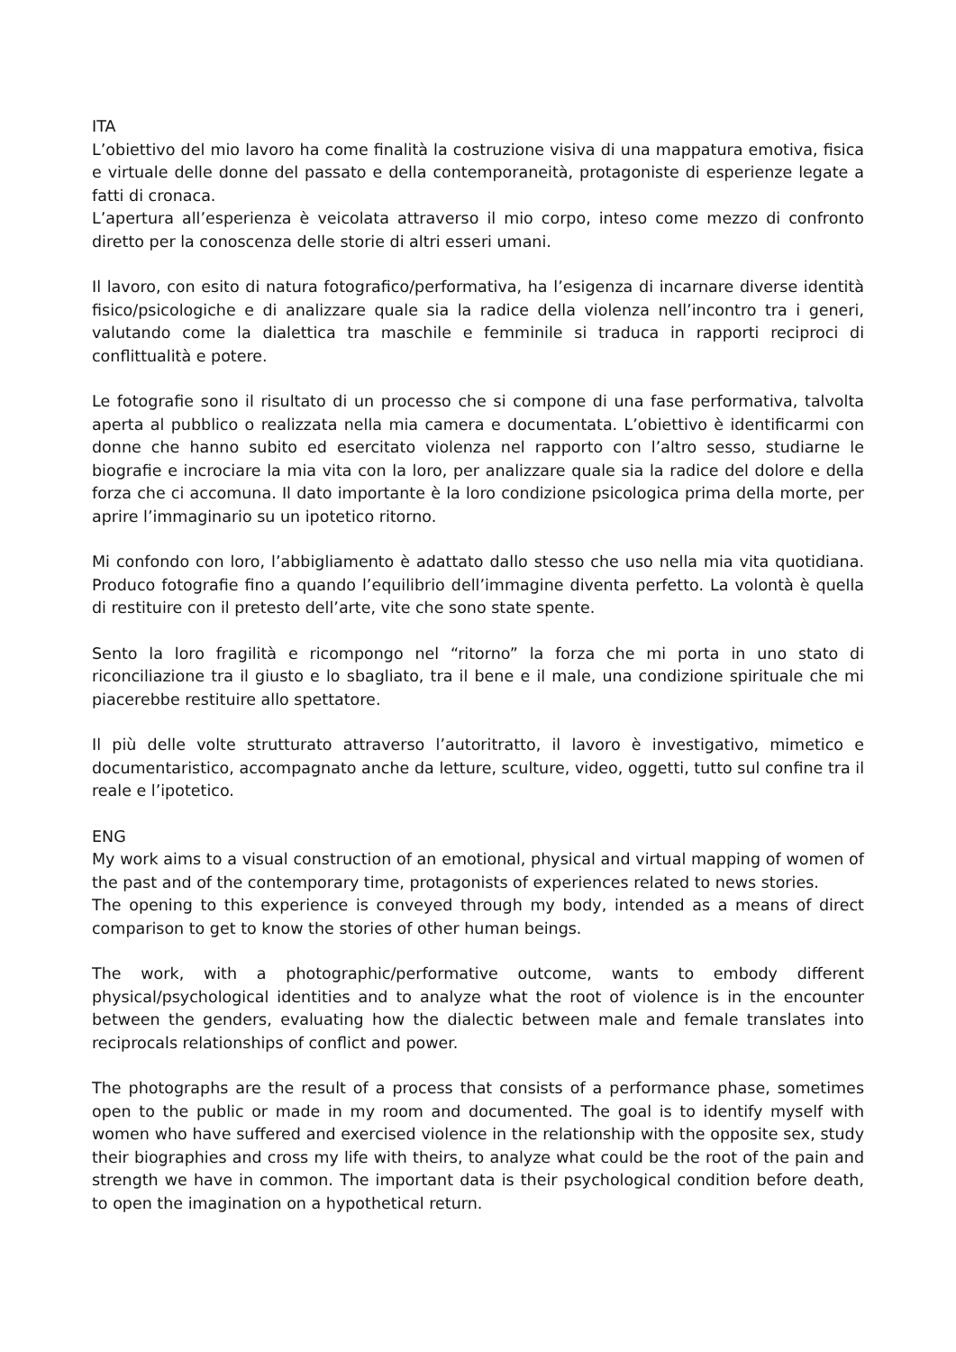ITA
L’obiettivo del mio lavoro ha come finalità la costruzione visiva di una mappatura emotiva, fisica e virtuale delle donne del passato e della contemporaneità, protagoniste di esperienze legate a fatti di cronaca.
L’apertura all’esperienza è veicolata attraverso il mio corpo, inteso come mezzo di confronto diretto per la conoscenza delle storie di altri esseri umani.
Il lavoro, con esito di natura fotografico/performativa, ha l’esigenza di incarnare diverse identità fisico/psicologiche e di analizzare quale sia la radice della violenza nell’incontro tra i generi, valutando come la dialettica tra maschile e femminile si traduca in rapporti reciproci di conflittualità e potere.
Le fotografie sono il risultato di un processo che si compone di una fase performativa, talvolta aperta al pubblico o realizzata nella mia camera e documentata. L’obiettivo è identificarmi con donne che hanno subito ed esercitato violenza nel rapporto con l’altro sesso, studiarne le biografie e incrociare la mia vita con la loro, per analizzare quale sia la radice del dolore e della forza che ci accomuna. Il dato importante è la loro condizione psicologica prima della morte, per aprire l’immaginario su un ipotetico ritorno.
Mi confondo con loro, l’abbigliamento è adattato dallo stesso che uso nella mia vita quotidiana. Produco fotografie fino a quando l’equilibrio dell’immagine diventa perfetto. La volontà è quella di restituire con il pretesto dell’arte, vite che sono state spente.
Sento la loro fragilità e ricompongo nel “ritorno” la forza che mi porta in uno stato di riconciliazione tra il giusto e lo sbagliato, tra il bene e il male, una condizione spirituale che mi piacerebbe restituire allo spettatore.
Il più delle volte strutturato attraverso l’autoritratto, il lavoro è investigativo, mimetico e documentaristico, accompagnato anche da letture, sculture, video, oggetti, tutto sul confine tra il reale e l’ipotetico.
ENG
My work aims to a visual construction of an emotional, physical and virtual mapping of women of the past and of the contemporary time, protagonists of experiences related to news stories.
The opening to this experience is conveyed through my body, intended as a means of direct comparison to get to know the stories of other human beings.
The work, with a photographic/performative outcome, wants to embody different physical/psychological identities and to analyze what the root of violence is in the encounter between the genders, evaluating how the dialectic between male and female translates into reciprocals relationships of conflict and power.
The photographs are the result of a process that consists of a performance phase, sometimes open to the public or made in my room and documented. The goal is to identify myself with women who have suffered and exercised violence in the relationship with the opposite sex, study their biographies and cross my life with theirs, to analyze what could be the root of the pain and strength we have in common. The important data is their psychological condition before death, to open the imagination on a hypothetical return.